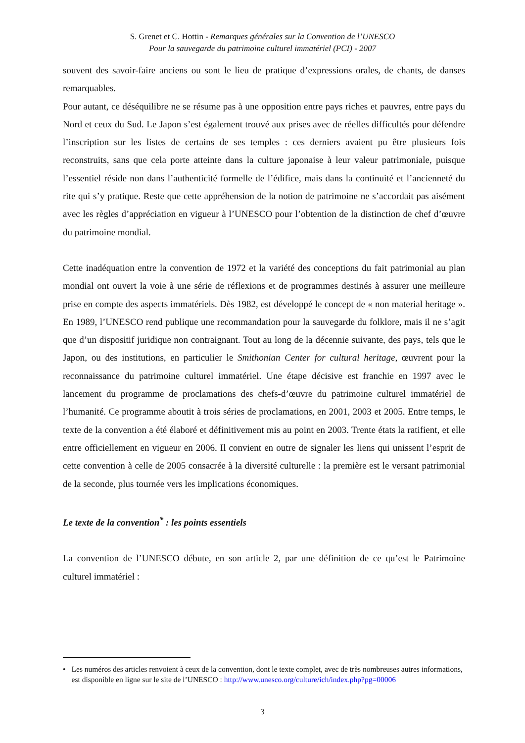S. Grenet et C. Hottin - Remarques générales sur la Convention de l’UNESCO
Pour la sauvegarde du patrimoine culturel immatériel (PCI) - 2007
souvent des savoir-faire anciens ou sont le lieu de pratique d’expressions orales, de chants, de danses remarquables.
Pour autant, ce déséquilibre ne se résume pas à une opposition entre pays riches et pauvres, entre pays du Nord et ceux du Sud. Le Japon s’est également trouvé aux prises avec de réelles difficultés pour défendre l’inscription sur les listes de certains de ses temples : ces derniers avaient pu être plusieurs fois reconstruits, sans que cela porte atteinte dans la culture japonaise à leur valeur patrimoniale, puisque l’essentiel réside non dans l’authenticité formelle de l’édifice, mais dans la continuité et l’ancienneté du rite qui s’y pratique. Reste que cette appréhension de la notion de patrimoine ne s’accordait pas aisément avec les règles d’appréciation en vigueur à l’UNESCO pour l’obtention de la distinction de chef d’œuvre du patrimoine mondial.
Cette inadéquation entre la convention de 1972 et la variété des conceptions du fait patrimonial au plan mondial ont ouvert la voie à une série de réflexions et de programmes destinés à assurer une meilleure prise en compte des aspects immatériels. Dès 1982, est développé le concept de « non material heritage ». En 1989, l’UNESCO rend publique une recommandation pour la sauvegarde du folklore, mais il ne s’agit que d’un dispositif juridique non contraignant. Tout au long de la décennie suivante, des pays, tels que le Japon, ou des institutions, en particulier le Smithonian Center for cultural heritage, œuvrent pour la reconnaissance du patrimoine culturel immatériel. Une étape décisive est franchie en 1997 avec le lancement du programme de proclamations des chefs-d’œuvre du patrimoine culturel immatériel de l’humanité. Ce programme aboutit à trois séries de proclamations, en 2001, 2003 et 2005. Entre temps, le texte de la convention a été élaboré et définitivement mis au point en 2003. Trente états la ratifient, et elle entre officiellement en vigueur en 2006. Il convient en outre de signaler les liens qui unissent l’esprit de cette convention à celle de 2005 consacrée à la diversité culturelle : la première est le versant patrimonial de la seconde, plus tournée vers les implications économiques.
Le texte de la convention<sup>*</sup> : les points essentiels
La convention de l’UNESCO débute, en son article 2, par une définition de ce qu’est le Patrimoine culturel immatériel :
• Les numéros des articles renvoient à ceux de la convention, dont le texte complet, avec de très nombreuses autres informations, est disponible en ligne sur le site de l’UNESCO : http://www.unesco.org/culture/ich/index.php?pg=00006
3